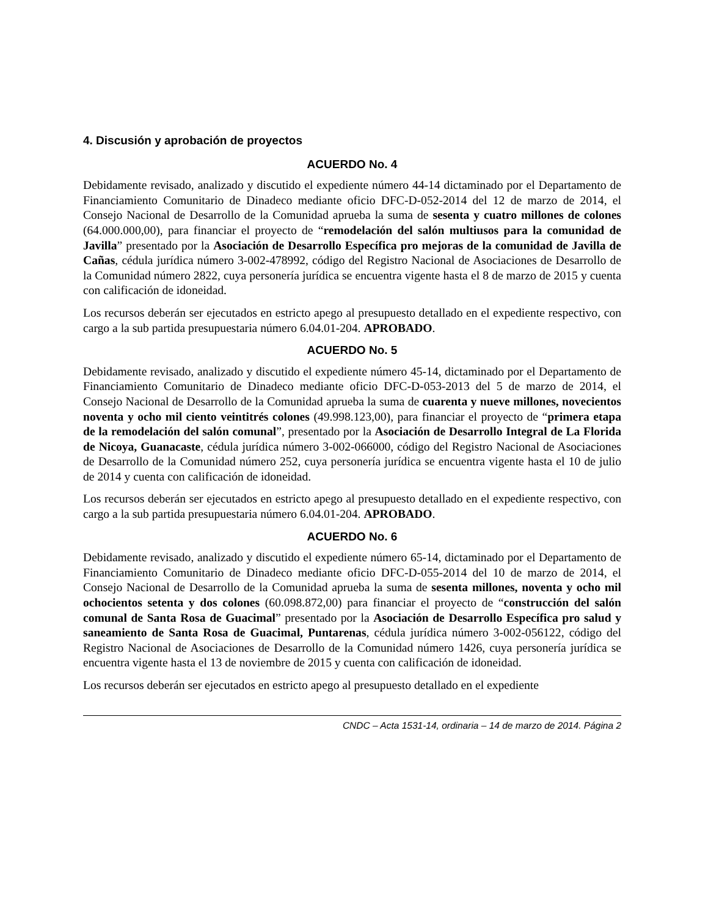4. Discusión y aprobación de proyectos
ACUERDO No. 4
Debidamente revisado, analizado y discutido el expediente número 44-14 dictaminado por el Departamento de Financiamiento Comunitario de Dinadeco mediante oficio DFC-D-052-2014 del 12 de marzo de 2014, el Consejo Nacional de Desarrollo de la Comunidad aprueba la suma de sesenta y cuatro millones de colones (64.000.000,00), para financiar el proyecto de “remodelación del salón multiusos para la comunidad de Javilla” presentado por la Asociación de Desarrollo Específica pro mejoras de la comunidad de Javilla de Cañas, cédula jurídica número 3-002-478992, código del Registro Nacional de Asociaciones de Desarrollo de la Comunidad número 2822, cuya personería jurídica se encuentra vigente hasta el 8 de marzo de 2015 y cuenta con calificación de idoneidad.
Los recursos deberán ser ejecutados en estricto apego al presupuesto detallado en el expediente respectivo, con cargo a la sub partida presupuestaria número 6.04.01-204. APROBADO.
ACUERDO No. 5
Debidamente revisado, analizado y discutido el expediente número 45-14, dictaminado por el Departamento de Financiamiento Comunitario de Dinadeco mediante oficio DFC-D-053-2013 del 5 de marzo de 2014, el Consejo Nacional de Desarrollo de la Comunidad aprueba la suma de cuarenta y nueve millones, novecientos noventa y ocho mil ciento veintitrés colones (49.998.123,00), para financiar el proyecto de “primera etapa de la remodelación del salón comunal”, presentado por la Asociación de Desarrollo Integral de La Florida de Nicoya, Guanacaste, cédula jurídica número 3-002-066000, código del Registro Nacional de Asociaciones de Desarrollo de la Comunidad número 252, cuya personería jurídica se encuentra vigente hasta el 10 de julio de 2014 y cuenta con calificación de idoneidad.
Los recursos deberán ser ejecutados en estricto apego al presupuesto detallado en el expediente respectivo, con cargo a la sub partida presupuestaria número 6.04.01-204. APROBADO.
ACUERDO No. 6
Debidamente revisado, analizado y discutido el expediente número 65-14, dictaminado por el Departamento de Financiamiento Comunitario de Dinadeco mediante oficio DFC-D-055-2014 del 10 de marzo de 2014, el Consejo Nacional de Desarrollo de la Comunidad aprueba la suma de sesenta millones, noventa y ocho mil ochocientos setenta y dos colones (60.098.872,00) para financiar el proyecto de “construcción del salón comunal de Santa Rosa de Guacimal” presentado por la Asociación de Desarrollo Específica pro salud y saneamiento de Santa Rosa de Guacimal, Puntarenas, cédula jurídica número 3-002-056122, código del Registro Nacional de Asociaciones de Desarrollo de la Comunidad número 1426, cuya personería jurídica se encuentra vigente hasta el 13 de noviembre de 2015 y cuenta con calificación de idoneidad.
Los recursos deberán ser ejecutados en estricto apego al presupuesto detallado en el expediente
CNDC – Acta 1531-14, ordinaria – 14 de marzo de 2014. Página 2